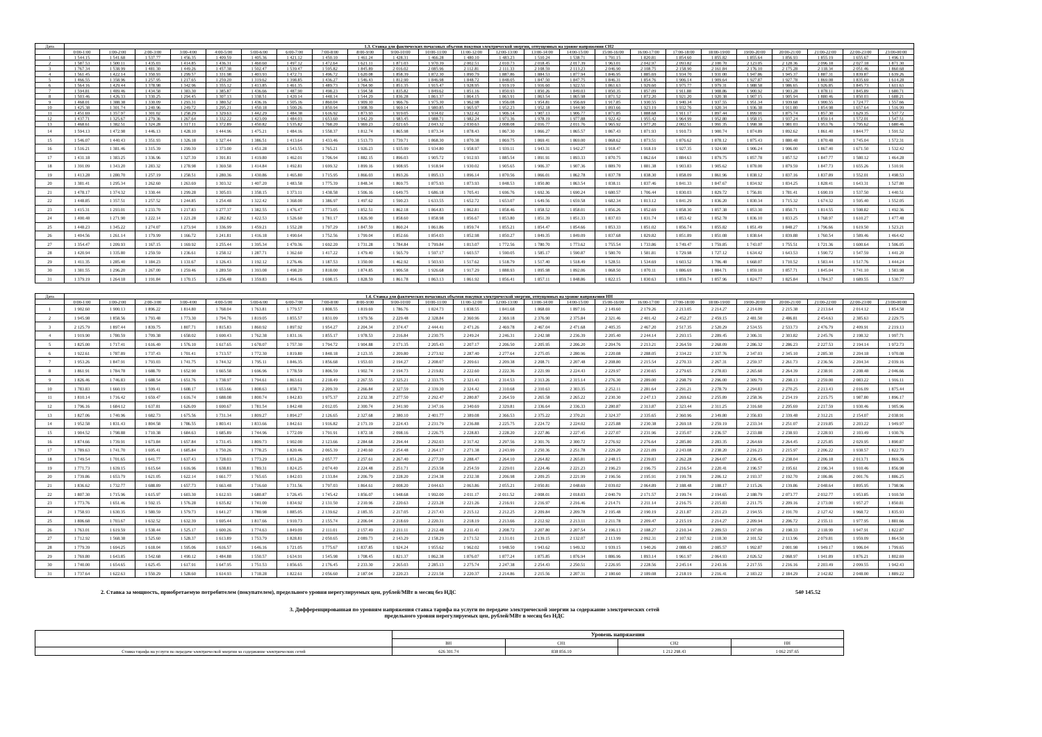| Дата | 1.3. Ставка для фактических почасовых объемов покупки электрической энергии, отпущенных на уровне напряжения СН2 | | | | | | | | | | | | | | | | | | | | | | | |
| --- | --- | --- | --- | --- | --- | --- | --- | --- | --- | --- | --- | --- | --- | --- | --- | --- | --- | --- | --- | --- | --- | --- | --- | --- |
| | 0:00-1:00 | 1:00-2:00 | 2:00-3:00 | 3:00-4:00 | 4:00-5:00 | 5:00-6:00 | 6:00-7:00 | 7:00-8:00 | 8:00-9:00 | 9:00-10:00 | 10:00-11:00 | 11:00-12:00 | 12:00-13:00 | 13:00-14:00 | 14:00-15:00 | 15:00-16:00 | 16:00-17:00 | 17:00-18:00 | 18:00-19:00 | 19:00-20:00 | 20:00-21:00 | 21:00-22:00 | 22:00-23:00 | 23:00-00:00 |
| 1 | 1 544.15 | 1 541.68 | 1 537.77 | 1 456.35 | 1 409.59 | 1 405.36 | 1 421.12 | 1 450.10 | 1 461.24 | 1 428.31 | 1 466.28 | 1 480.10 | 1 483.23 | 1 510.24 | 1 538.71 | 1 791.15 | 1 820.81 | 1 854.60 | 1 855.82 | 1 855.64 | 1 856.93 | 1 855.19 | 1 655.67 | 1 496.13 |
| 2 | 1 587.53 | 1 500.11 | 1 435.03 | 1 414.85 | 1 436.31 | 1 460.60 | 1 497.12 | 1 472.64 | 1 621.11 | 1 871.03 | 1 970.39 | 2 002.51 | 2 010.73 | 2 018.45 | 2 017.39 | 1 963.01 | 2 042.97 | 2 093.82 | 2 100.70 | 2 123.05 | 2 128.36 | 2 096.18 | 2 027.18 | 1 871.30 |
| 3 | 1 767.34 | 1 538.99 | 1 481.30 | 1 449.26 | 1 457.38 | 1 502.47 | 1 539.47 | 1 595.82 | 1 845.89 | 2 016.02 | 2 085.96 | 2 112.81 | 2 111.33 | 2 108.59 | 2 113.23 | 2 046.90 | 2 108.75 | 2 158.90 | 2 161.84 | 2 176.10 | 2 175.28 | 2 118.34 | 2 051.46 | 1 860.68 |
| 4 | 1 561.45 | 1 422.14 | 1 350.93 | 1 299.57 | 1 331.98 | 1 403.93 | 1 472.71 | 1 496.72 | 1 620.08 | 1 858.39 | 1 872.30 | 1 890.79 | 1 887.86 | 1 884.53 | 1 877.94 | 1 846.95 | 1 885.69 | 1 934.70 | 1 931.00 | 1 947.86 | 1 945.37 | 1 887.31 | 1 839.87 | 1 639.26 |
| 5 | 1 466.55 | 1 358.96 | 1 257.95 | 1 217.65 | 1 259.20 | 1 319.62 | 1 398.85 | 1 436.27 | 1 546.43 | 1 812.90 | 1 846.98 | 1 848.72 | 1 848.05 | 1 847.50 | 1 847.75 | 1 846.31 | 1 854.76 | 1 906.14 | 1 909.64 | 1 927.87 | 1 927.78 | 1 869.08 | 1 835.69 | 1 614.28 |
| 6 | 1 564.16 | 1 429.44 | 1 378.98 | 1 342.96 | 1 355.12 | 1 413.85 | 1 461.35 | 1 489.73 | 1 764.90 | 1 851.35 | 1 915.47 | 1 928.95 | 1 919.19 | 1 916.60 | 1 922.51 | 1 861.63 | 1 929.60 | 1 975.77 | 1 979.31 | 1 988.58 | 1 986.65 | 1 926.85 | 1 845.73 | 1 611.63 |
| 7 | 1 594.81 | 1 489.46 | 1 434.58 | 1 383.30 | 1 385.87 | 1 436.66 | 1 487.90 | 1 498.23 | 1 594.58 | 1 835.82 | 1 849.62 | 1 851.16 | 1 850.93 | 1 850.26 | 1 849.03 | 1 850.35 | 1 857.09 | 1 911.88 | 1 908.86 | 1 900.92 | 1 903.28 | 1 878.11 | 1 845.89 | 1 680.71 |
| 8 | 1 503.46 | 1 426.33 | 1 330.25 | 1 294.45 | 1 307.13 | 1 338.51 | 1 420.14 | 1 448.14 | 1 544.29 | 1 836.28 | 1 861.37 | 1 864.15 | 1 863.91 | 1 863.54 | 1 865.98 | 1 871.52 | 1 872.20 | 1 921.20 | 1 920.38 | 1 907.15 | 1 905.94 | 1 880.46 | 1 850.03 | 1 688.21 |
| 9 | 1 468.01 | 1 388.38 | 1 330.09 | 1 293.31 | 1 380.52 | 1 436.16 | 1 505.16 | 1 860.04 | 1 909.10 | 1 966.76 | 1 975.30 | 1 962.98 | 1 956.08 | 1 954.81 | 1 956.69 | 1 917.85 | 1 930.55 | 1 940.34 | 1 937.55 | 1 951.34 | 1 939.68 | 1 900.55 | 1 724.77 | 1 557.66 |
| 10 | 1 425.38 | 1 301.74 | 1 240.96 | 1 249.72 | 1 295.21 | 1 450.18 | 1 500.26 | 1 850.94 | 1 908.39 | 1 969.14 | 1 980.85 | 1 965.97 | 1 952.23 | 1 952.18 | 1 944.90 | 1 893.66 | 1 923.19 | 1 932.76 | 1 920.34 | 1 936.38 | 1 911.80 | 1 854.98 | 1 657.64 | 1 516.99 |
| 11 | 1 451.69 | 1 357.97 | 1 301.02 | 1 258.29 | 1 329.63 | 1 442.29 | 1 484.38 | 1 616.92 | 1 873.93 | 1 919.05 | 1 934.02 | 1 922.42 | 1 906.14 | 1 907.13 | 1 906.77 | 1 871.85 | 1 888.68 | 1 911.17 | 1 897.44 | 1 899.91 | 1 875.74 | 1 857.30 | 1 629.35 | 1 537.72 |
| 12 | 1 437.71 | 1 325.67 | 1 279.36 | 1 267.64 | 1 332.22 | 1 423.09 | 1 484.03 | 1 653.60 | 1 942.29 | 1 983.45 | 1 988.71 | 1 982.24 | 1 971.36 | 1 978.19 | 1 977.88 | 1 922.42 | 1 955.42 | 1 964.99 | 1 952.80 | 1 958.15 | 1 937.24 | 1 859.14 | 1 572.01 | 1 547.51 |
| 13 | 1 468.61 | 1 382.51 | 1 324.28 | 1 317.11 | 1 372.89 | 1 450.82 | 1 535.82 | 1 768.20 | 1 969.23 | 2 021.65 | 2 043.32 | 2 030.63 | 2 008.08 | 2 016.77 | 2 011.76 | 1 965.92 | 1 977.20 | 2 002.51 | 1 991.35 | 1 998.38 | 1 981.03 | 1 953.76 | 1 795.62 | 1 680.46 |
| 14 | 1 594.13 | 1 472.98 | 1 446.13 | 1 428.10 | 1 444.96 | 1 475.21 | 1 484.16 | 1 558.37 | 1 812.74 | 1 865.98 | 1 873.34 | 1 878.43 | 1 867.30 | 1 866.27 | 1 865.57 | 1 867.43 | 1 871.93 | 1 910.73 | 1 900.74 | 1 874.89 | 1 892.62 | 1 861.40 | 1 844.77 | 1 591.52 |
| 15 | 1 546.07 | 1 440.43 | 1 351.93 | 1 326.18 | 1 327.44 | 1 386.51 | 1 413.64 | 1 433.46 | 1 513.73 | 1 739.71 | 1 868.30 | 1 870.38 | 1 869.75 | 1 869.41 | 1 869.00 | 1 868.62 | 1 873.51 | 1 876.62 | 1 878.12 | 1 875.43 | 1 880.48 | 1 870.48 | 1 745.04 | 1 572.31 |
| 16 | 1 516.21 | 1 381.46 | 1 315.39 | 1 299.39 | 1 373.00 | 1 451.28 | 1 543.55 | 1 765.21 | 1 926.23 | 1 935.99 | 1 934.80 | 1 958.97 | 1 939.11 | 1 943.31 | 1 942.27 | 1 918.47 | 1 918.19 | 1 927.35 | 1 924.90 | 1 906.24 | 1 906.00 | 1 867.40 | 1 671.50 | 1 532.42 |
| 17 | 1 431.18 | 1 383.25 | 1 336.96 | 1 327.39 | 1 391.81 | 1 419.80 | 1 462.01 | 1 706.94 | 1 882.15 | 1 896.03 | 1 905.72 | 1 912.93 | 1 885.54 | 1 891.91 | 1 893.33 | 1 870.75 | 1 862.64 | 1 884.63 | 1 879.75 | 1 857.78 | 1 857.52 | 1 847.77 | 1 580.12 | 1 464.28 |
| 18 | 1 391.09 | 1 343.20 | 1 283.32 | 1 278.98 | 1 369.58 | 1 414.84 | 1 492.81 | 1 699.32 | 1 899.16 | 1 908.95 | 1 918.94 | 1 930.02 | 1 905.65 | 1 906.37 | 1 907.36 | 1 889.70 | 1 881.38 | 1 903.83 | 1 905.62 | 1 878.00 | 1 879.59 | 1 847.73 | 1 655.26 | 1 510.91 |
| 19 | 1 413.28 | 1 280.70 | 1 257.19 | 1 258.51 | 1 280.36 | 1 430.86 | 1 465.80 | 1 715.95 | 1 866.03 | 1 893.26 | 1 895.13 | 1 896.14 | 1 870.56 | 1 866.01 | 1 862.78 | 1 837.78 | 1 838.30 | 1 858.09 | 1 861.96 | 1 838.12 | 1 837.16 | 1 837.89 | 1 552.01 | 1 498.53 |
| 20 | 1 381.41 | 1 295.34 | 1 262.60 | 1 263.69 | 1 303.32 | 1 407.20 | 1 483.58 | 1 775.39 | 1 848.34 | 1 869.75 | 1 875.93 | 1 873.93 | 1 848.53 | 1 850.80 | 1 863.54 | 1 838.11 | 1 837.46 | 1 841.33 | 1 847.67 | 1 834.92 | 1 834.25 | 1 828.41 | 1 643.31 | 1 527.80 |
| 21 | 1 478.17 | 1 374.32 | 1 330.44 | 1 299.28 | 1 305.03 | 1 358.15 | 1 373.11 | 1 438.58 | 1 506.16 | 1 649.75 | 1 686.18 | 1 705.41 | 1 696.76 | 1 692.36 | 1 690.24 | 1 680.57 | 1 706.44 | 1 830.03 | 1 829.72 | 1 756.81 | 1 781.41 | 1 690.19 | 1 537.50 | 1 440.51 |
| 22 | 1 448.85 | 1 357.51 | 1 257.52 | 1 244.85 | 1 254.48 | 1 322.42 | 1 368.00 | 1 386.97 | 1 497.62 | 1 590.23 | 1 633.55 | 1 652.72 | 1 653.07 | 1 649.56 | 1 659.58 | 1 682.34 | 1 813.12 | 1 841.29 | 1 836.20 | 1 830.34 | 1 715.32 | 1 674.32 | 1 595.40 | 1 552.05 |
| 23 | 1 415.31 | 1 293.01 | 1 233.70 | 1 217.83 | 1 277.37 | 1 382.55 | 1 476.47 | 1 773.05 | 1 852.51 | 1 862.18 | 1 864.83 | 1 862.81 | 1 858.46 | 1 858.52 | 1 858.01 | 1 856.26 | 1 852.69 | 1 858.30 | 1 857.38 | 1 853.30 | 1 850.71 | 1 814.55 | 1 598.82 | 1 492.36 |
| 24 | 1 400.48 | 1 271.90 | 1 222.14 | 1 221.28 | 1 282.82 | 1 422.53 | 1 526.60 | 1 781.17 | 1 826.90 | 1 858.60 | 1 858.98 | 1 856.67 | 1 853.80 | 1 851.39 | 1 851.33 | 1 837.03 | 1 831.74 | 1 853.42 | 1 852.78 | 1 836.10 | 1 833.25 | 1 768.97 | 1 610.27 | 1 477.48 |
| 25 | 1 448.23 | 1 345.22 | 1 274.07 | 1 273.94 | 1 336.99 | 1 459.21 | 1 552.28 | 1 797.29 | 1 847.59 | 1 860.24 | 1 861.86 | 1 859.74 | 1 855.21 | 1 854.47 | 1 854.66 | 1 853.33 | 1 851.02 | 1 856.74 | 1 855.82 | 1 851.49 | 1 848.27 | 1 796.66 | 1 619.50 | 1 523.21 |
| 26 | 1 404.56 | 1 261.14 | 1 179.99 | 1 166.72 | 1 241.81 | 1 416.18 | 1 490.64 | 1 752.56 | 1 799.04 | 1 852.66 | 1 854.03 | 1 852.98 | 1 850.27 | 1 849.35 | 1 849.09 | 1 837.68 | 1 829.82 | 1 851.89 | 1 851.08 | 1 838.64 | 1 839.88 | 1 760.54 | 1 589.46 | 1 464.42 |
| 27 | 1 354.47 | 1 209.93 | 1 167.15 | 1 169.92 | 1 255.44 | 1 395.34 | 1 470.36 | 1 692.20 | 1 731.28 | 1 784.84 | 1 799.84 | 1 813.07 | 1 772.56 | 1 780.70 | 1 773.62 | 1 755.54 | 1 733.86 | 1 749.47 | 1 759.85 | 1 743.07 | 1 755.51 | 1 721.36 | 1 600.64 | 1 506.05 |
| 28 | 1 420.94 | 1 335.80 | 1 259.59 | 1 236.61 | 1 258.12 | 1 287.71 | 1 362.60 | 1 417.22 | 1 479.40 | 1 565.79 | 1 597.17 | 1 603.57 | 1 590.05 | 1 585.17 | 1 590.87 | 1 580.70 | 1 581.81 | 1 729.98 | 1 727.12 | 1 634.42 | 1 643.53 | 1 590.72 | 1 547.59 | 1 441.20 |
| 29 | 1 411.35 | 1 285.40 | 1 184.23 | 1 131.67 | 1 126.43 | 1 192.12 | 1 276.46 | 1 187.53 | 1 350.00 | 1 462.92 | 1 503.93 | 1 517.62 | 1 518.79 | 1 517.40 | 1 518.49 | 1 528.51 | 1 534.69 | 1 603.52 | 1 706.48 | 1 668.07 | 1 710.52 | 1 583.44 | 1 517.76 | 1 444.24 |
| 30 | 1 381.55 | 1 296.20 | 1 267.00 | 1 259.46 | 1 289.50 | 1 393.08 | 1 498.20 | 1 818.00 | 1 874.85 | 1 906.58 | 1 926.68 | 1 917.29 | 1 888.93 | 1 895.98 | 1 892.06 | 1 868.50 | 1 870.11 | 1 886.69 | 1 884.71 | 1 859.10 | 1 857.71 | 1 845.04 | 1 741.10 | 1 583.98 |
| 31 | 1 379.19 | 1 264.18 | 1 191.84 | 1 170.15 | 1 256.48 | 1 359.83 | 1 464.16 | 1 698.15 | 1 828.59 | 1 861.78 | 1 863.13 | 1 861.92 | 1 856.41 | 1 857.11 | 1 848.86 | 1 822.15 | 1 830.63 | 1 859.74 | 1 857.96 | 1 824.77 | 1 825.84 | 1 784.37 | 1 689.55 | 1 530.77 |
| Дата | 1.4. Ставка для фактических почасовых объемов покупки электрической энергии, отпущенных на уровне напряжения НН | | | | | | | | | | | | | | | | | | | | | | | |
| --- | --- | --- | --- | --- | --- | --- | --- | --- | --- | --- | --- | --- | --- | --- | --- | --- | --- | --- | --- | --- | --- | --- | --- | --- |
| | 0:00-1:00 | 1:00-2:00 | 2:00-3:00 | 3:00-4:00 | 4:00-5:00 | 5:00-6:00 | 6:00-7:00 | 7:00-8:00 | 8:00-9:00 | 9:00-10:00 | 10:00-11:00 | 11:00-12:00 | 12:00-13:00 | 13:00-14:00 | 14:00-15:00 | 15:00-16:00 | 16:00-17:00 | 17:00-18:00 | 18:00-19:00 | 19:00-20:00 | 20:00-21:00 | 21:00-22:00 | 22:00-23:00 | 23:00-00:00 |
| 1 | 1 902.60 | 1 900.13 | 1 896.22 | 1 814.80 | 1 768.04 | 1 763.81 | 1 779.57 | 1 808.55 | 1 819.69 | 1 786.76 | 1 824.73 | 1 838.55 | 1 841.68 | 1 868.69 | 1 897.16 | 2 149.60 | 2 179.26 | 2 213.05 | 2 214.27 | 2 214.09 | 2 215.38 | 2 213.64 | 2 014.12 | 1 854.58 |
| 2 | 1 945.98 | 1 858.56 | 1 793.48 | 1 773.30 | 1 794.76 | 1 819.05 | 1 855.57 | 1 831.09 | 1 979.56 | 2 229.48 | 2 328.84 | 2 360.96 | 2 369.18 | 2 376.90 | 2 375.84 | 2 321.46 | 2 401.42 | 2 452.27 | 2 459.15 | 2 481.50 | 2 486.81 | 2 454.63 | 2 385.63 | 2 229.75 |
| 3 | 2 125.79 | 1 897.44 | 1 839.75 | 1 807.71 | 1 815.83 | 1 860.92 | 1 897.92 | 1 954.27 | 2 204.34 | 2 374.47 | 2 444.41 | 2 471.26 | 2 469.78 | 2 467.04 | 2 471.68 | 2 405.35 | 2 467.20 | 2 517.35 | 2 520.29 | 2 534.55 | 2 533.73 | 2 476.79 | 2 409.91 | 2 219.13 |
| 4 | 1 919.90 | 1 780.59 | 1 709.38 | 1 658.02 | 1 690.43 | 1 762.38 | 1 831.16 | 1 855.17 | 1 978.53 | 2 216.84 | 2 230.75 | 2 249.24 | 2 246.31 | 2 242.98 | 2 236.39 | 2 205.40 | 2 244.14 | 2 293.15 | 2 289.45 | 2 306.31 | 2 303.82 | 2 245.76 | 2 198.32 | 1 997.71 |
| 5 | 1 825.00 | 1 717.41 | 1 616.40 | 1 576.10 | 1 617.65 | 1 678.07 | 1 757.30 | 1 794.72 | 1 904.88 | 2 171.35 | 2 205.43 | 2 207.17 | 2 206.50 | 2 205.95 | 2 206.20 | 2 204.76 | 2 213.21 | 2 264.59 | 2 268.09 | 2 286.32 | 2 286.23 | 2 227.53 | 2 194.14 | 1 972.73 |
| 6 | 1 922.61 | 1 787.89 | 1 737.43 | 1 701.41 | 1 713.57 | 1 772.30 | 1 819.80 | 1 848.18 | 2 123.35 | 2 209.80 | 2 273.92 | 2 287.40 | 2 277.64 | 2 275.05 | 2 280.96 | 2 220.08 | 2 288.05 | 2 334.22 | 2 337.76 | 2 347.03 | 2 345.10 | 2 285.30 | 2 204.18 | 1 970.08 |
| 7 | 1 953.26 | 1 847.91 | 1 793.03 | 1 741.75 | 1 744.32 | 1 795.11 | 1 846.35 | 1 856.68 | 1 953.03 | 2 194.27 | 2 208.07 | 2 209.61 | 2 209.38 | 2 208.71 | 2 207.48 | 2 208.80 | 2 215.54 | 2 270.33 | 2 267.31 | 2 259.37 | 2 261.73 | 2 236.56 | 2 204.34 | 2 039.16 |
| 8 | 1 861.91 | 1 784.78 | 1 688.70 | 1 652.90 | 1 665.58 | 1 696.96 | 1 778.59 | 1 806.59 | 1 902.74 | 2 194.73 | 2 219.82 | 2 222.60 | 2 222.36 | 2 221.99 | 2 224.43 | 2 229.97 | 2 230.65 | 2 279.65 | 2 278.83 | 2 265.60 | 2 264.39 | 2 238.91 | 2 208.48 | 2 046.66 |
| 9 | 1 826.46 | 1 746.83 | 1 688.54 | 1 651.76 | 1 738.97 | 1 794.61 | 1 863.61 | 2 218.49 | 2 267.55 | 2 325.21 | 2 333.75 | 2 321.43 | 2 314.53 | 2 313.26 | 2 315.14 | 2 276.30 | 2 289.00 | 2 298.79 | 2 296.00 | 2 309.79 | 2 298.13 | 2 259.00 | 2 083.22 | 1 916.11 |
| 10 | 1 783.83 | 1 660.19 | 1 599.41 | 1 608.17 | 1 653.66 | 1 808.63 | 1 858.71 | 2 209.39 | 2 266.84 | 2 327.59 | 2 339.30 | 2 324.42 | 2 310.68 | 2 310.63 | 2 303.35 | 2 252.11 | 2 281.64 | 2 291.21 | 2 278.79 | 2 294.83 | 2 270.25 | 2 213.43 | 2 016.09 | 1 875.44 |
| 11 | 1 810.14 | 1 716.42 | 1 659.47 | 1 616.74 | 1 688.08 | 1 800.74 | 1 842.83 | 1 975.37 | 2 232.38 | 2 277.50 | 2 292.47 | 2 280.87 | 2 264.59 | 2 265.58 | 2 265.22 | 2 230.30 | 2 247.13 | 2 269.62 | 2 255.89 | 2 258.36 | 2 234.19 | 2 215.75 | 1 987.80 | 1 896.17 |
| 12 | 1 796.16 | 1 684.12 | 1 637.81 | 1 626.09 | 1 690.67 | 1 781.54 | 1 842.48 | 2 012.05 | 2 300.74 | 2 341.90 | 2 347.16 | 2 340.69 | 2 329.81 | 2 336.64 | 2 336.33 | 2 280.87 | 2 313.87 | 2 323.44 | 2 311.25 | 2 316.60 | 2 295.69 | 2 217.59 | 1 930.46 | 1 905.96 |
| 13 | 1 827.06 | 1 740.96 | 1 682.73 | 1 675.56 | 1 731.34 | 1 809.27 | 1 894.27 | 2 126.65 | 2 327.68 | 2 380.10 | 2 401.77 | 2 389.08 | 2 366.53 | 2 375.22 | 2 370.21 | 2 324.37 | 2 335.65 | 2 360.96 | 2 349.80 | 2 356.83 | 2 339.48 | 2 312.21 | 2 154.07 | 2 038.91 |
| 14 | 1 952.58 | 1 831.43 | 1 804.58 | 1 786.55 | 1 803.41 | 1 833.66 | 1 842.61 | 1 916.82 | 2 171.19 | 2 224.43 | 2 231.79 | 2 236.88 | 2 225.75 | 2 224.72 | 2 224.02 | 2 225.88 | 2 230.38 | 2 269.18 | 2 259.19 | 2 233.34 | 2 251.07 | 2 219.85 | 2 203.22 | 1 949.97 |
| 15 | 1 904.52 | 1 798.88 | 1 710.38 | 1 684.63 | 1 685.89 | 1 744.96 | 1 772.09 | 1 791.91 | 1 872.18 | 2 098.16 | 2 226.75 | 2 228.83 | 2 228.20 | 2 227.86 | 2 227.45 | 2 227.07 | 2 231.96 | 2 235.07 | 2 236.57 | 2 233.88 | 2 238.93 | 2 228.93 | 2 103.49 | 1 930.76 |
| 16 | 1 874.66 | 1 739.91 | 1 673.84 | 1 657.84 | 1 731.45 | 1 809.73 | 1 902.00 | 2 123.66 | 2 284.68 | 2 294.44 | 2 292.03 | 2 317.42 | 2 297.56 | 2 301.76 | 2 300.72 | 2 276.92 | 2 276.64 | 2 285.80 | 2 283.35 | 2 264.69 | 2 264.45 | 2 225.85 | 2 029.95 | 1 890.87 |
| 17 | 1 789.63 | 1 741.70 | 1 695.41 | 1 685.84 | 1 750.26 | 1 778.25 | 1 820.46 | 2 065.39 | 2 240.60 | 2 254.48 | 2 264.17 | 2 271.38 | 2 243.99 | 2 250.36 | 2 251.78 | 2 229.20 | 2 221.09 | 2 243.08 | 2 238.20 | 2 216.23 | 2 215.97 | 2 206.22 | 1 938.57 | 1 822.73 |
| 18 | 1 749.54 | 1 701.65 | 1 641.77 | 1 637.43 | 1 728.03 | 1 773.29 | 1 851.26 | 2 057.77 | 2 257.61 | 2 267.40 | 2 277.39 | 2 288.47 | 2 264.10 | 2 264.82 | 2 265.81 | 2 248.15 | 2 239.83 | 2 262.28 | 2 264.07 | 2 236.45 | 2 238.04 | 2 206.18 | 2 013.71 | 1 869.36 |
| 19 | 1 771.73 | 1 639.15 | 1 615.64 | 1 616.96 | 1 638.81 | 1 789.31 | 1 824.25 | 2 074.40 | 2 224.48 | 2 251.71 | 2 253.58 | 2 254.59 | 2 229.01 | 2 224.46 | 2 221.23 | 2 196.23 | 2 196.75 | 2 216.54 | 2 220.41 | 2 196.57 | 2 195.61 | 2 196.34 | 1 910.46 | 1 856.98 |
| 20 | 1 739.86 | 1 653.79 | 1 621.05 | 1 622.14 | 1 661.77 | 1 765.65 | 1 842.03 | 2 133.84 | 2 206.79 | 2 228.20 | 2 234.38 | 2 232.38 | 2 206.98 | 2 209.25 | 2 221.99 | 2 196.56 | 2 195.91 | 2 199.78 | 2 206.12 | 2 193.37 | 2 192.70 | 2 186.86 | 2 001.76 | 1 886.25 |
| 21 | 1 836.62 | 1 732.77 | 1 688.89 | 1 657.73 | 1 663.48 | 1 716.60 | 1 731.56 | 1 797.03 | 1 864.61 | 2 008.20 | 2 044.63 | 2 063.86 | 2 055.21 | 2 050.81 | 2 048.69 | 2 039.02 | 2 064.89 | 2 188.48 | 2 188.17 | 2 115.26 | 2 139.86 | 2 048.64 | 1 895.95 | 1 798.96 |
| 22 | 1 807.30 | 1 715.96 | 1 615.97 | 1 603.30 | 1 612.93 | 1 680.87 | 1 726.45 | 1 745.42 | 1 856.07 | 1 948.68 | 1 992.00 | 2 011.17 | 2 011.52 | 2 008.01 | 2 018.03 | 2 040.79 | 2 171.57 | 2 199.74 | 2 194.65 | 2 188.79 | 2 073.77 | 2 032.77 | 1 953.85 | 1 910.50 |
| 23 | 1 773.76 | 1 651.46 | 1 592.15 | 1 576.28 | 1 635.82 | 1 741.00 | 1 834.92 | 2 131.50 | 2 210.96 | 2 220.63 | 2 223.28 | 2 221.26 | 2 216.91 | 2 216.97 | 2 216.46 | 2 214.71 | 2 211.14 | 2 216.75 | 2 215.83 | 2 211.75 | 2 209.16 | 2 173.00 | 1 957.27 | 1 850.81 |
| 24 | 1 758.93 | 1 630.35 | 1 580.59 | 1 579.73 | 1 641.27 | 1 780.98 | 1 885.05 | 2 139.62 | 2 185.35 | 2 217.05 | 2 217.43 | 2 215.12 | 2 212.25 | 2 209.84 | 2 209.78 | 2 195.48 | 2 190.19 | 2 211.87 | 2 211.23 | 2 194.55 | 2 191.70 | 2 127.42 | 1 968.72 | 1 835.93 |
| 25 | 1 806.68 | 1 703.67 | 1 632.52 | 1 632.39 | 1 695.44 | 1 817.66 | 1 910.73 | 2 155.74 | 2 206.04 | 2 218.69 | 2 220.31 | 2 218.19 | 2 213.66 | 2 212.92 | 2 213.11 | 2 211.78 | 2 209.47 | 2 215.19 | 2 214.27 | 2 209.94 | 2 206.72 | 2 155.11 | 1 977.95 | 1 881.66 |
| 26 | 1 763.01 | 1 619.59 | 1 538.44 | 1 525.17 | 1 600.26 | 1 774.63 | 1 849.09 | 2 111.01 | 2 157.49 | 2 211.11 | 2 212.48 | 2 211.43 | 2 208.72 | 2 207.80 | 2 207.54 | 2 196.13 | 2 188.27 | 2 210.34 | 2 209.53 | 2 197.09 | 2 198.33 | 2 118.99 | 1 947.91 | 1 822.87 |
| 27 | 1 712.92 | 1 568.38 | 1 525.60 | 1 528.37 | 1 613.89 | 1 753.79 | 1 828.81 | 2 050.65 | 2 089.73 | 2 143.29 | 2 158.29 | 2 171.52 | 2 131.01 | 2 139.15 | 2 132.07 | 2 113.99 | 2 092.31 | 2 107.92 | 2 118.30 | 2 101.52 | 2 113.96 | 2 079.81 | 1 959.09 | 1 864.50 |
| 28 | 1 779.39 | 1 694.25 | 1 618.04 | 1 595.06 | 1 616.57 | 1 646.16 | 1 721.05 | 1 775.67 | 1 837.85 | 1 924.24 | 1 955.62 | 1 962.02 | 1 948.50 | 1 943.62 | 1 949.32 | 1 939.15 | 1 940.26 | 2 088.43 | 2 085.57 | 1 992.87 | 2 001.98 | 1 949.17 | 1 906.04 | 1 799.65 |
| 29 | 1 769.80 | 1 643.85 | 1 542.68 | 1 490.12 | 1 484.88 | 1 550.57 | 1 634.91 | 1 545.98 | 1 708.45 | 1 821.37 | 1 862.38 | 1 876.07 | 1 877.24 | 1 875.85 | 1 876.94 | 1 886.96 | 1 893.14 | 1 961.97 | 2 064.93 | 2 026.52 | 2 068.97 | 1 941.89 | 1 876.21 | 1 802.69 |
| 30 | 1 740.00 | 1 654.65 | 1 625.45 | 1 617.91 | 1 647.95 | 1 751.53 | 1 856.65 | 2 176.45 | 2 233.30 | 2 265.03 | 2 285.13 | 2 275.74 | 2 247.38 | 2 254.43 | 2 250.51 | 2 226.95 | 2 228.56 | 2 245.14 | 2 243.16 | 2 217.55 | 2 216.16 | 2 203.49 | 2 099.55 | 1 942.43 |
| 31 | 1 737.64 | 1 622.63 | 1 550.29 | 1 528.60 | 1 614.93 | 1 718.28 | 1 822.61 | 2 056.60 | 2 187.04 | 2 220.23 | 2 221.58 | 2 220.37 | 2 214.86 | 2 215.56 | 2 207.31 | 2 180.60 | 2 189.08 | 2 218.19 | 2 216.41 | 2 183.22 | 2 184.29 | 2 142.82 | 2 048.00 | 1 889.22 |
2. Ставка за мощность, приобретаемую потребителем (покупателем), предельного уровня нерегулируемых цен, рублей/МВт в месяц без НДС 540 145.52
3. Дифференцированная по уровням напряжения ставка тарифа на услуги по передаче электрической энергии за содержание электрических сетей
предельного уровня нерегулируемых цен, рублей/МВт в месяц без НДС
| | Уровень напряжения | | | |
| | ВН | СН1 | СН2 | НН |
| Ставка тарифа на услуги по передаче электрической энергии за содержание электрических сетей | 626 301.74 | 838 856.10 | 1 212 298.43 | 1 062 297.65 |